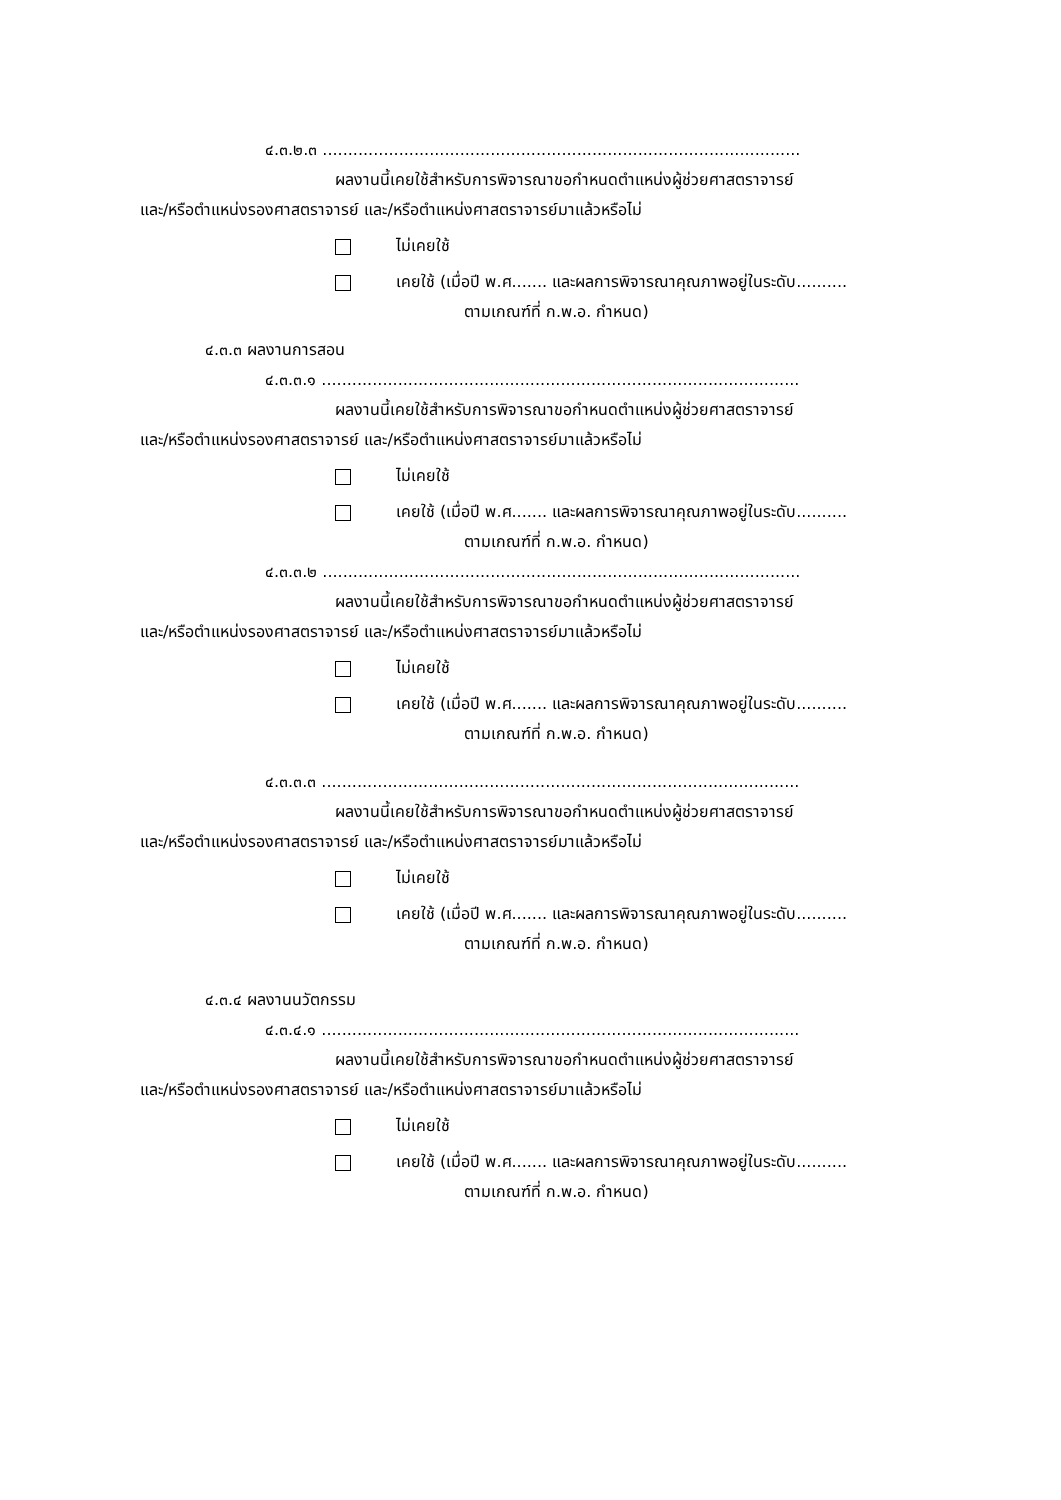๔.๓.๒.๓ ..............................................................................................
ผลงานนี้เคยใช้สำหรับการพิจารณาขอกำหนดตำแหน่งผู้ช่วยศาสตราจารย์
และ/หรือตำแหน่งรองศาสตราจารย์ และ/หรือตำแหน่งศาสตราจารย์มาแล้วหรือไม่
ไม่เคยใช้
เคยใช้ (เมื่อปี พ.ศ....... และผลการพิจารณาคุณภาพอยู่ในระดับ..........
ตามเกณฑ์ที่ ก.พ.อ. กำหนด)
๔.๓.๓ ผลงานการสอน
๔.๓.๓.๑ ..............................................................................................
ผลงานนี้เคยใช้สำหรับการพิจารณาขอกำหนดตำแหน่งผู้ช่วยศาสตราจารย์
และ/หรือตำแหน่งรองศาสตราจารย์ และ/หรือตำแหน่งศาสตราจารย์มาแล้วหรือไม่
ไม่เคยใช้
เคยใช้ (เมื่อปี พ.ศ....... และผลการพิจารณาคุณภาพอยู่ในระดับ..........
ตามเกณฑ์ที่ ก.พ.อ. กำหนด)
๔.๓.๓.๒ ..............................................................................................
ผลงานนี้เคยใช้สำหรับการพิจารณาขอกำหนดตำแหน่งผู้ช่วยศาสตราจารย์
และ/หรือตำแหน่งรองศาสตราจารย์ และ/หรือตำแหน่งศาสตราจารย์มาแล้วหรือไม่
ไม่เคยใช้
เคยใช้ (เมื่อปี พ.ศ....... และผลการพิจารณาคุณภาพอยู่ในระดับ..........
ตามเกณฑ์ที่ ก.พ.อ. กำหนด)
๔.๓.๓.๓ ..............................................................................................
ผลงานนี้เคยใช้สำหรับการพิจารณาขอกำหนดตำแหน่งผู้ช่วยศาสตราจารย์
และ/หรือตำแหน่งรองศาสตราจารย์ และ/หรือตำแหน่งศาสตราจารย์มาแล้วหรือไม่
ไม่เคยใช้
เคยใช้ (เมื่อปี พ.ศ....... และผลการพิจารณาคุณภาพอยู่ในระดับ..........
ตามเกณฑ์ที่ ก.พ.อ. กำหนด)
๔.๓.๔ ผลงานนวัตกรรม
๔.๓.๔.๑ ..............................................................................................
ผลงานนี้เคยใช้สำหรับการพิจารณาขอกำหนดตำแหน่งผู้ช่วยศาสตราจารย์
และ/หรือตำแหน่งรองศาสตราจารย์ และ/หรือตำแหน่งศาสตราจารย์มาแล้วหรือไม่
ไม่เคยใช้
เคยใช้ (เมื่อปี พ.ศ....... และผลการพิจารณาคุณภาพอยู่ในระดับ..........
ตามเกณฑ์ที่ ก.พ.อ. กำหนด)